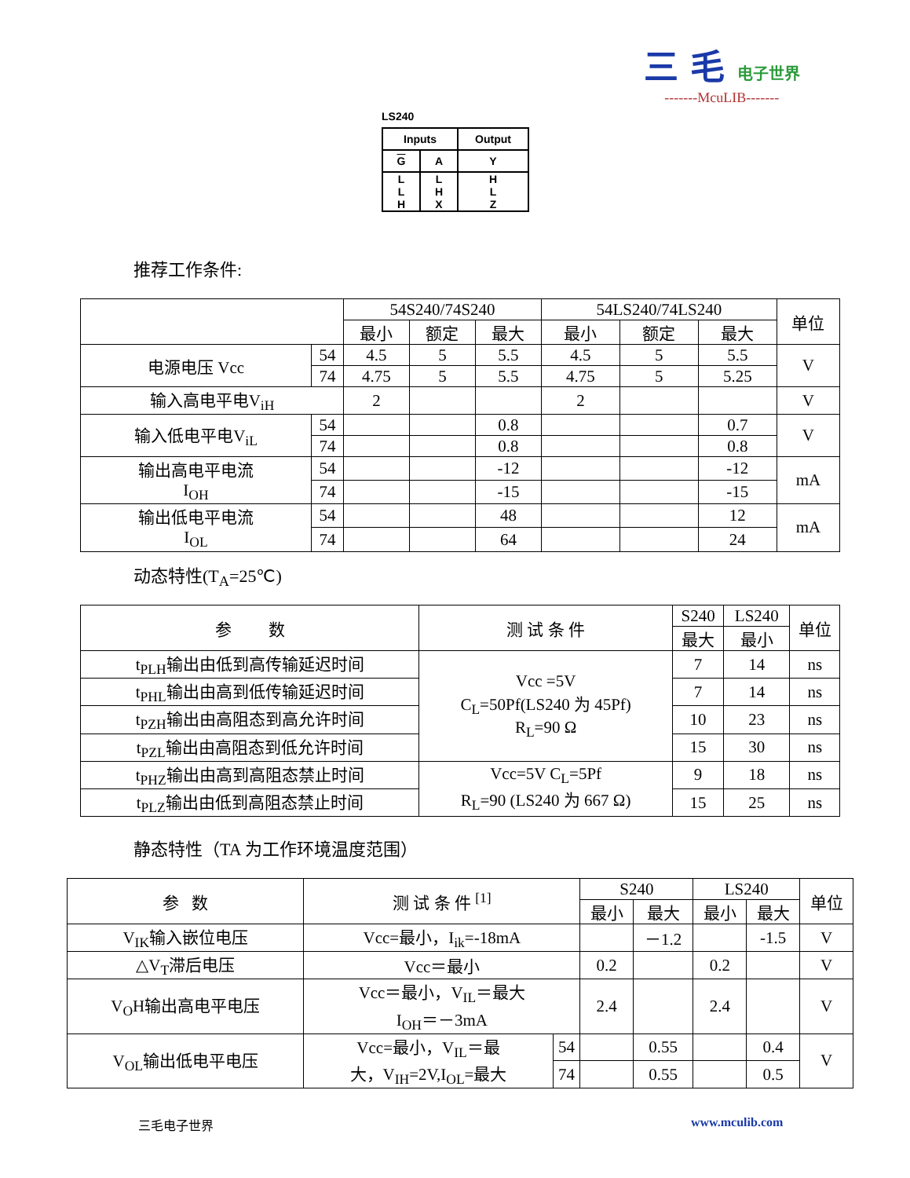三 毛 电子世界
-------McuLIB-------
LS240
| Inputs | | Output |
| G | A | Y |
| L L H | L H X | H L Z |
推荐工作条件:
| | | 54S240/74S240 | | | 54LS240/74LS240 | | | 单位 |
| | | 最小 | 额定 | 最大 | 最小 | 额定 | 最大 | |
| 电源电压 Vcc | 54 | 4.5 | 5 | 5.5 | 4.5 | 5 | 5.5 | V |
| | 74 | 4.75 | 5 | 5.5 | 4.75 | 5 | 5.25 | |
| 输入高电平电V<sub>iH</sub> | | 2 | | | 2 | | | V |
| 输入低电平电V<sub>iL</sub> | 54 | | | 0.8 | | | 0.7 | V |
| | 74 | | | 0.8 | | | 0.8 | |
| 输出高电平电流 I<sub>OH</sub> | 54 | | | -12 | | | -12 | mA |
| | 74 | | | -15 | | | -15 | |
| 输出低电平电流 I<sub>OL</sub> | 54 | | | 48 | | | 12 | mA |
| | 74 | | | 64 | | | 24 | |
动态特性(T<sub>A</sub>=25℃)
| 参 数 | 测 试 条 件 | S240 | LS240 | 单位 |
| | | 最大 | 最小 | |
| t<sub>PLH</sub>输出由低到高传输延迟时间 | Vcc =5V C<sub>L</sub>=50Pf(LS240 为 45Pf) R<sub>L</sub>=90 Ω | 7 | 14 | ns |
| t<sub>PHL</sub>输出由高到低传输延迟时间 | | 7 | 14 | ns |
| t<sub>PZH</sub>输出由高阻态到高允许时间 | | 10 | 23 | ns |
| t<sub>PZL</sub>输出由高阻态到低允许时间 | | 15 | 30 | ns |
| t<sub>PHZ</sub>输出由高到高阻态禁止时间 | Vcc=5V C<sub>L</sub>=5Pf R<sub>L</sub>=90 (LS240 为 667 Ω) | 9 | 18 | ns |
| t<sub>PLZ</sub>输出由低到高阻态禁止时间 | | 15 | 25 | ns |
静态特性（TA 为工作环境温度范围）
| 参 数 | 测 试 条 件 <sup>[1]</sup> | | S240 | | LS240 | | 单位 |
| | | | 最小 | 最大 | 最小 | 最大 | |
| V<sub>IK</sub>输入嵌位电压 | Vcc=最小，I<sub>ik</sub>=-18mA | | | －1.2 | | -1.5 | V |
| △V<sub>T</sub>滞后电压 | Vcc＝最小 | | 0.2 | | 0.2 | | V |
| V<sub>O</sub>H输出高电平电压 | Vcc＝最小，V<sub>IL</sub>＝最大 I<sub>OH</sub>＝－3mA | | 2.4 | | 2.4 | | V |
| V<sub>OL</sub>输出低电平电压 | Vcc=最小，V<sub>IL</sub>＝最 大，V<sub>IH</sub>=2V,I<sub>OL</sub>=最大 | 54 | | 0.55 | | 0.4 | V |
| | | 74 | | 0.55 | | 0.5 | |
三毛电子世界 www.mculib.com